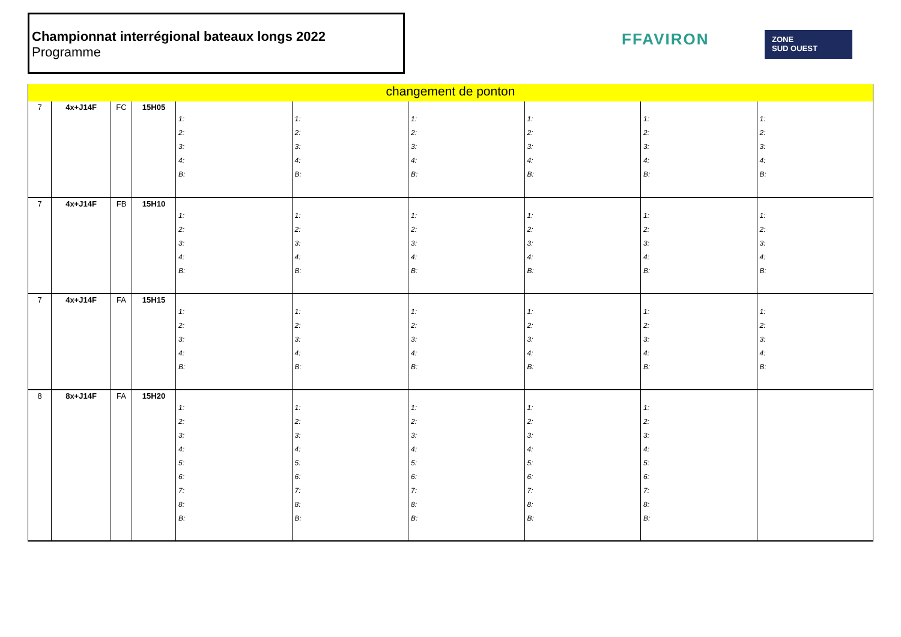Championnat interrégional bateaux longs 2022
Programme
FFAVIRON
ZONE
SUD OUEST
| changement de ponton | | | | | | | | | |
| 7 | 4x+J14F | FC | 15H05 | 1: 2: 3: 4: B: | 1: 2: 3: 4: B: | 1: 2: 3: 4: B: | 1: 2: 3: 4: B: | 1: 2: 3: 4: B: | 1: 2: 3: 4: B: |
| 7 | 4x+J14F | FB | 15H10 | 1: 2: 3: 4: B: | 1: 2: 3: 4: B: | 1: 2: 3: 4: B: | 1: 2: 3: 4: B: | 1: 2: 3: 4: B: | 1: 2: 3: 4: B: |
| 7 | 4x+J14F | FA | 15H15 | 1: 2: 3: 4: B: | 1: 2: 3: 4: B: | 1: 2: 3: 4: B: | 1: 2: 3: 4: B: | 1: 2: 3: 4: B: | 1: 2: 3: 4: B: |
| 8 | 8x+J14F | FA | 15H20 | 1: 2: 3: 4: 5: 6: 7: 8: B: | 1: 2: 3: 4: 5: 6: 7: 8: B: | 1: 2: 3: 4: 5: 6: 7: 8: B: | 1: 2: 3: 4: 5: 6: 7: 8: B: | 1: 2: 3: 4: 5: 6: 7: 8: B: | |